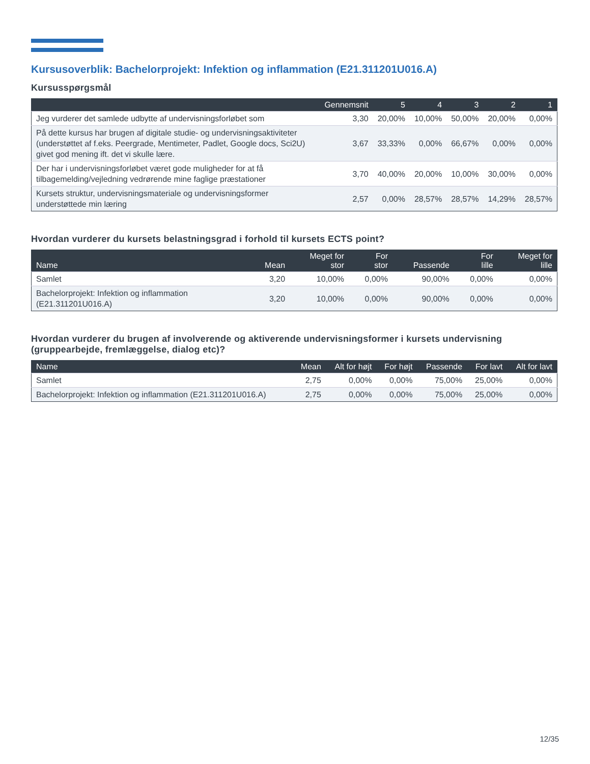Kursusoverblik: Bachelorprojekt: Infektion og inflammation (E21.311201U016.A)
Kursusspørgsmål
| | Gennemsnit | 5 | 4 | 3 | 2 | 1 |
| --- | --- | --- | --- | --- | --- | --- |
| Jeg vurderer det samlede udbytte af undervisningsforløbet som | 3,30 | 20,00% | 10,00% | 50,00% | 20,00% | 0,00% |
| På dette kursus har brugen af digitale studie- og undervisningsaktiviteter (understøttet af f.eks. Peergrade, Mentimeter, Padlet, Google docs, Sci2U) givet god mening ift. det vi skulle lære. | 3,67 | 33,33% | 0,00% | 66,67% | 0,00% | 0,00% |
| Der har i undervisningsforløbet været gode muligheder for at få tilbagemelding/vejledning vedrørende mine faglige præstationer | 3,70 | 40,00% | 20,00% | 10,00% | 30,00% | 0,00% |
| Kursets struktur, undervisningsmateriale og undervisningsformer understøttede min læring | 2,57 | 0,00% | 28,57% | 28,57% | 14,29% | 28,57% |
Hvordan vurderer du kursets belastningsgrad i forhold til kursets ECTS point?
| Name | Mean | Meget for stor | For stor | Passende | For lille | Meget for lille |
| --- | --- | --- | --- | --- | --- | --- |
| Samlet | 3,20 | 10,00% | 0,00% | 90,00% | 0,00% | 0,00% |
| Bachelorprojekt: Infektion og inflammation (E21.311201U016.A) | 3,20 | 10,00% | 0,00% | 90,00% | 0,00% | 0,00% |
Hvordan vurderer du brugen af involverende og aktiverende undervisningsformer i kursets undervisning (gruppearbejde, fremlæggelse, dialog etc)?
| Name | Mean | Alt for højt | For højt | Passende | For lavt | Alt for lavt |
| --- | --- | --- | --- | --- | --- | --- |
| Samlet | 2,75 | 0,00% | 0,00% | 75,00% | 25,00% | 0,00% |
| Bachelorprojekt: Infektion og inflammation (E21.311201U016.A) | 2,75 | 0,00% | 0,00% | 75,00% | 25,00% | 0,00% |
12/35